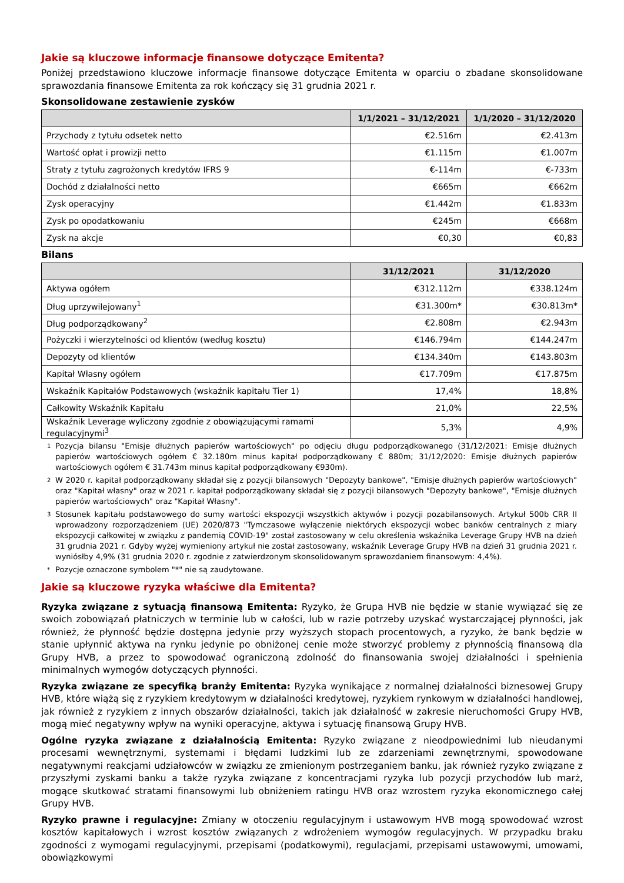Jakie są kluczowe informacje finansowe dotyczące Emitenta?
Poniżej przedstawiono kluczowe informacje finansowe dotyczące Emitenta w oparciu o zbadane skonsolidowane sprawozdania finansowe Emitenta za rok kończący się 31 grudnia 2021 r.
Skonsolidowane zestawienie zysków
| | 1/1/2021 – 31/12/2021 | 1/1/2020 – 31/12/2020 |
| --- | --- | --- |
| Przychody z tytułu odsetek netto | €2.516m | €2.413m |
| Wartość opłat i prowizji netto | €1.115m | €1.007m |
| Straty z tytułu zagrożonych kredytów IFRS 9 | €-114m | €-733m |
| Dochód z działalności netto | €665m | €662m |
| Zysk operacyjny | €1.442m | €1.833m |
| Zysk po opodatkowaniu | €245m | €668m |
| Zysk na akcje | €0,30 | €0,83 |
Bilans
| | 31/12/2021 | 31/12/2020 |
| --- | --- | --- |
| Aktywa ogółem | €312.112m | €338.124m |
| Dług uprzywilejowany<sup>1</sup> | €31.300m* | €30.813m* |
| Dług podporządkowany<sup>2</sup> | €2.808m | €2.943m |
| Pożyczki i wierzytelności od klientów (według kosztu) | €146.794m | €144.247m |
| Depozyty od klientów | €134.340m | €143.803m |
| Kapitał Własny ogółem | €17.709m | €17.875m |
| Wskaźnik Kapitałów Podstawowych (wskaźnik kapitału Tier 1) | 17,4% | 18,8% |
| Całkowity Wskaźnik Kapitału | 21,0% | 22,5% |
| Wskaźnik Leverage wyliczony zgodnie z obowiązującymi ramami regulacyjnymi<sup>3</sup> | 5,3% | 4,9% |
1
Pozycja bilansu "Emisje dłużnych papierów wartościowych" po odjęciu długu podporządkowanego (31/12/2021: Emisje dłużnych papierów wartościowych ogółem € 32.180m minus kapitał podporządkowany € 880m; 31/12/2020: Emisje dłużnych papierów wartościowych ogółem € 31.743m minus kapitał podporządkowany €930m).
2
W 2020 r. kapitał podporządkowany składał się z pozycji bilansowych "Depozyty bankowe", "Emisje dłużnych papierów wartościowych" oraz "Kapitał własny" oraz w 2021 r. kapitał podporządkowany składał się z pozycji bilansowych "Depozyty bankowe", "Emisje dłużnych papierów wartościowych" oraz "Kapitał Własny".
3
Stosunek kapitału podstawowego do sumy wartości ekspozycji wszystkich aktywów i pozycji pozabilansowych. Artykuł 500b CRR II wprowadzony rozporządzeniem (UE) 2020/873 "Tymczasowe wyłączenie niektórych ekspozycji wobec banków centralnych z miary ekspozycji całkowitej w związku z pandemią COVID-19" został zastosowany w celu określenia wskaźnika Leverage Grupy HVB na dzień 31 grudnia 2021 r. Gdyby wyżej wymieniony artykuł nie został zastosowany, wskaźnik Leverage Grupy HVB na dzień 31 grudnia 2021 r. wyniósłby 4,9% (31 grudnia 2020 r. zgodnie z zatwierdzonym skonsolidowanym sprawozdaniem finansowym: 4,4%).
*
Pozycje oznaczone symbolem "*" nie są zaudytowane.
Jakie są kluczowe ryzyka właściwe dla Emitenta?
Ryzyka związane z sytuacją finansową Emitenta: Ryzyko, że Grupa HVB nie będzie w stanie wywiązać się ze swoich zobowiązań płatniczych w terminie lub w całości, lub w razie potrzeby uzyskać wystarczającej płynności, jak również, że płynność będzie dostępna jedynie przy wyższych stopach procentowych, a ryzyko, że bank będzie w stanie upłynnić aktywa na rynku jedynie po obniżonej cenie może stworzyć problemy z płynnością finansową dla Grupy HVB, a przez to spowodować ograniczoną zdolność do finansowania swojej działalności i spełnienia minimalnych wymogów dotyczących płynności.
Ryzyka związane ze specyfiką branży Emitenta: Ryzyka wynikające z normalnej działalności biznesowej Grupy HVB, które wiążą się z ryzykiem kredytowym w działalności kredytowej, ryzykiem rynkowym w działalności handlowej, jak również z ryzykiem z innych obszarów działalności, takich jak działalność w zakresie nieruchomości Grupy HVB, mogą mieć negatywny wpływ na wyniki operacyjne, aktywa i sytuację finansową Grupy HVB.
Ogólne ryzyka związane z działalnością Emitenta: Ryzyko związane z nieodpowiednimi lub nieudanymi procesami wewnętrznymi, systemami i błędami ludzkimi lub ze zdarzeniami zewnętrznymi, spowodowane negatywnymi reakcjami udziałowców w związku ze zmienionym postrzeganiem banku, jak również ryzyko związane z przyszłymi zyskami banku a także ryzyka związane z koncentracjami ryzyka lub pozycji przychodów lub marż, mogące skutkować stratami finansowymi lub obniżeniem ratingu HVB oraz wzrostem ryzyka ekonomicznego całej Grupy HVB.
Ryzyko prawne i regulacyjne: Zmiany w otoczeniu regulacyjnym i ustawowym HVB mogą spowodować wzrost kosztów kapitałowych i wzrost kosztów związanych z wdrożeniem wymogów regulacyjnych. W przypadku braku zgodności z wymogami regulacyjnymi, przepisami (podatkowymi), regulacjami, przepisami ustawowymi, umowami, obowiązkowymi